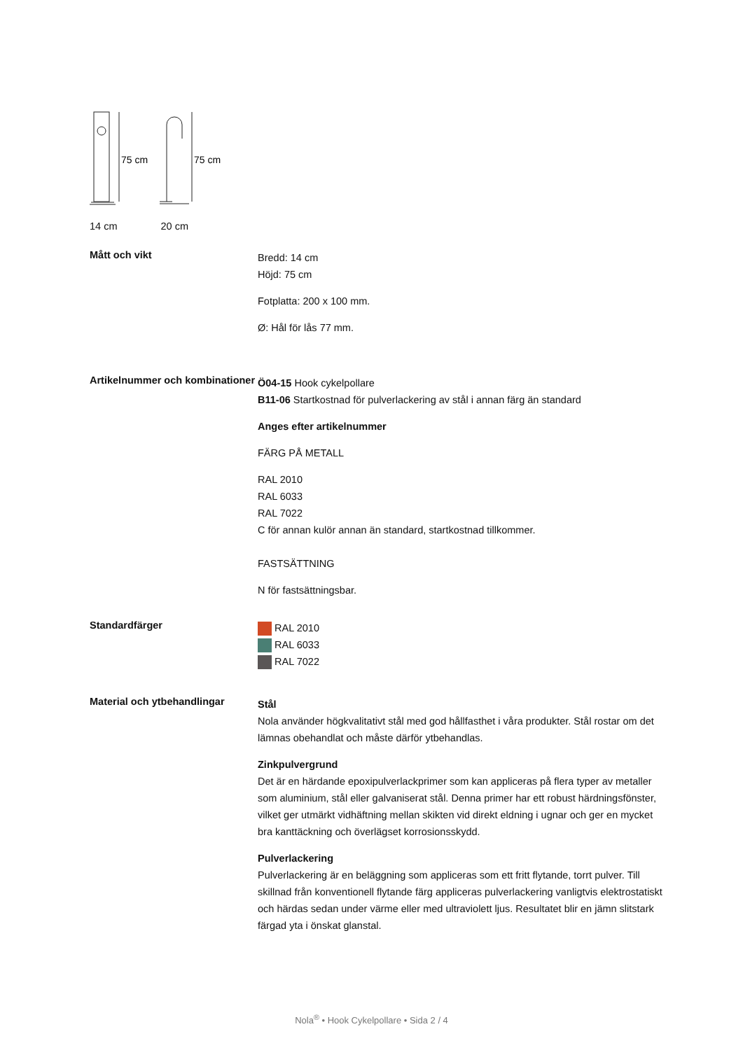75 cm
75 cm
14 cm 20 cm
Mått och vikt
Bredd: 14 cm
Höjd: 75 cm
Fotplatta: 200 x 100 mm.
Ø: Hål för lås 77 mm.
Artikelnummer och kombinationer
Ö04-15 Hook cykelpollare
B11-06 Startkostnad för pulverlackering av stål i annan färg än standard
Anges efter artikelnummer
FÄRG PÅ METALL
RAL 2010
RAL 6033
RAL 7022
C för annan kulör annan än standard, startkostnad tillkommer.
FASTSÄTTNING
N för fastsättningsbar.
Standardfärger
RAL 2010
RAL 6033
RAL 7022
Material och ytbehandlingar
Stål
Nola använder högkvalitativt stål med god hållfasthet i våra produkter. Stål rostar om det lämnas obehandlat och måste därför ytbehandlas.
Zinkpulvergrund
Det är en härdande epoxipulverlackprimer som kan appliceras på flera typer av metaller som aluminium, stål eller galvaniserat stål. Denna primer har ett robust härdningsfönster, vilket ger utmärkt vidhäftning mellan skikten vid direkt eldning i ugnar och ger en mycket bra kanttäckning och överlägset korrosionsskydd.
Pulverlackering
Pulverlackering är en beläggning som appliceras som ett fritt flytande, torrt pulver. Till skillnad från konventionell flytande färg appliceras pulverlackering vanligtvis elektrostatiskt och härdas sedan under värme eller med ultraviolett ljus. Resultatet blir en jämn slitstark färgad yta i önskat glanstal.
Nola<sup>®</sup> • Hook Cykelpollare • Sida 2 / 4